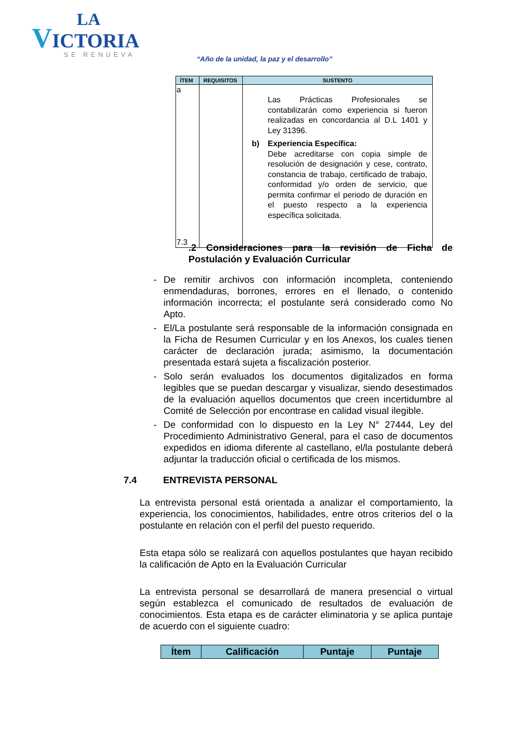LA
VICTORIA
SE RENUEVA
“Año de la unidad, la paz y el desarrollo”
| ÍTEM | REQUISITOS | SUSTENTO |
| --- | --- | --- |
| a 7.3 | | Las Prácticas Profesionales se contabilizarán como experiencia si fueron realizadas en concordancia al D.L 1401 y Ley 31396. b) Experiencia Específica: Debe acreditarse con copia simple de resolución de designación y cese, contrato, constancia de trabajo, certificado de trabajo, conformidad y/o orden de servicio, que permita confirmar el periodo de duración en el puesto respecto a la experiencia específica solicitada. |
.2 Consideraciones para la revisión de Ficha de Postulación y Evaluación Curricular
- De remitir archivos con información incompleta, conteniendo enmendaduras, borrones, errores en el llenado, o contenido información incorrecta; el postulante será considerado como No Apto.
- El/La postulante será responsable de la información consignada en la Ficha de Resumen Curricular y en los Anexos, los cuales tienen carácter de declaración jurada; asimismo, la documentación presentada estará sujeta a fiscalización posterior.
- Solo serán evaluados los documentos digitalizados en forma legibles que se puedan descargar y visualizar, siendo desestimados de la evaluación aquellos documentos que creen incertidumbre al Comité de Selección por encontrase en calidad visual ilegible.
- De conformidad con lo dispuesto en la Ley N° 27444, Ley del Procedimiento Administrativo General, para el caso de documentos expedidos en idioma diferente al castellano, el/la postulante deberá adjuntar la traducción oficial o certificada de los mismos.
7.4 ENTREVISTA PERSONAL
La entrevista personal está orientada a analizar el comportamiento, la experiencia, los conocimientos, habilidades, entre otros criterios del o la postulante en relación con el perfil del puesto requerido.
Esta etapa sólo se realizará con aquellos postulantes que hayan recibido la calificación de Apto en la Evaluación Curricular
La entrevista personal se desarrollará de manera presencial o virtual según establezca el comunicado de resultados de evaluación de conocimientos. Esta etapa es de carácter eliminatoria y se aplica puntaje de acuerdo con el siguiente cuadro:
| Ítem | Calificación | Puntaje | Puntaje |
| --- | --- | --- | --- |